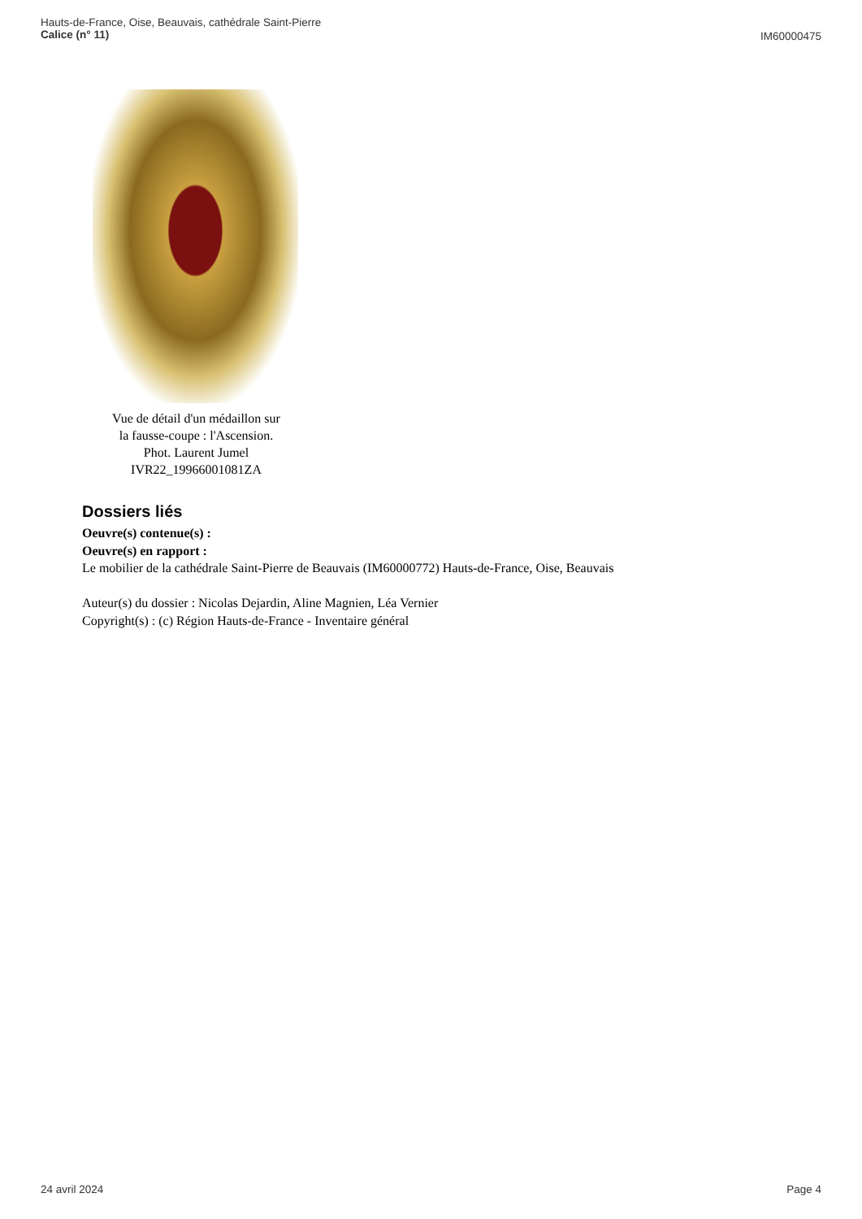Hauts-de-France, Oise, Beauvais, cathédrale Saint-Pierre
Calice (n° 11)
IM60000475
Vue de détail d'un médaillon sur
la fausse-coupe : l'Ascension.
Phot. Laurent Jumel
IVR22_19966001081ZA
Dossiers liés
Oeuvre(s) contenue(s) :
Oeuvre(s) en rapport :
Le mobilier de la cathédrale Saint-Pierre de Beauvais (IM60000772) Hauts-de-France, Oise, Beauvais
Auteur(s) du dossier : Nicolas Dejardin, Aline Magnien, Léa Vernier
Copyright(s) : (c) Région Hauts-de-France - Inventaire général
24 avril 2024 Page 4